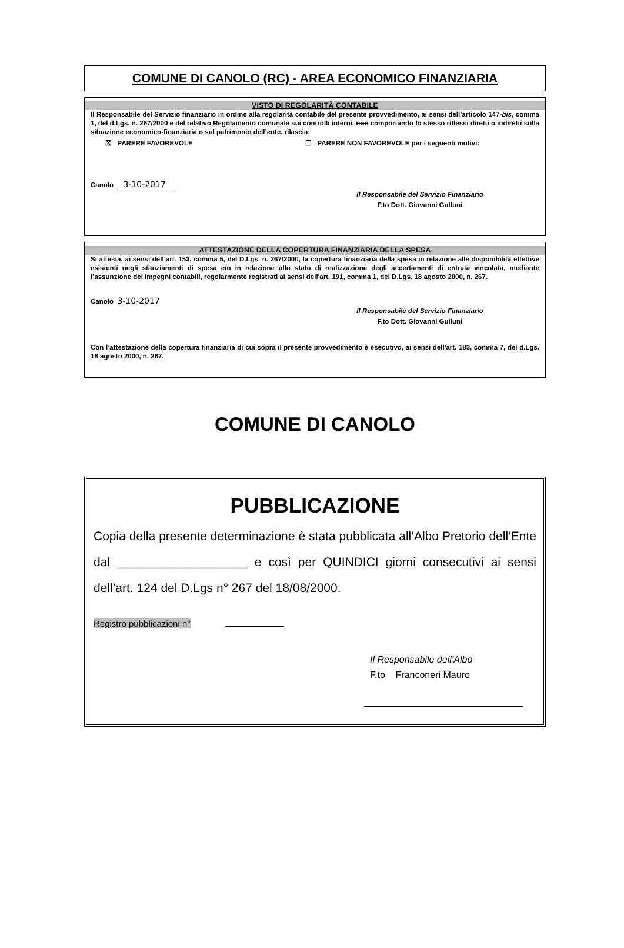COMUNE DI CANOLO (RC) - AREA ECONOMICO FINANZIARIA
VISTO DI REGOLARITÀ CONTABILE
Il Responsabile del Servizio finanziario in ordine alla regolarità contabile del presente provvedimento, ai sensi dell’articolo 147-bis, comma 1, del d.Lgs. n. 267/2000 e del relativo Regolamento comunale sui controlli interni, non comportando lo stesso riflessi diretti o indiretti sulla situazione economico-finanziaria o sul patrimonio dell’ente, rilascia:
☒ PARERE FAVOREVOLE ☐ PARERE NON FAVOREVOLE per i seguenti motivi:
Canolo 3-10-2017
Il Responsabile del Servizio Finanziario
F.to Dott. Giovanni Gulluni
ATTESTAZIONE DELLA COPERTURA FINANZIARIA DELLA SPESA
Si attesta, ai sensi dell’art. 153, comma 5, del D.Lgs. n. 267/2000, la copertura finanziaria della spesa in relazione alle disponibilità effettive esistenti negli stanziamenti di spesa e/o in relazione allo stato di realizzazione degli accertamenti di entrata vincolata, mediante l’assunzione dei impegni contabili, regolarmente registrati ai sensi dell'art. 191, comma 1, del D.Lgs. 18 agosto 2000, n. 267.
Canolo 3-10-2017
Il Responsabile del Servizio Finanziario
F.to Dott. Giovanni Gulluni
Con l’attestazione della copertura finanziaria di cui sopra il presente provvedimento è esecutivo, ai sensi dell'art. 183, comma 7, del d.Lgs. 18 agosto 2000, n. 267.
COMUNE DI CANOLO
PUBBLICAZIONE
Copia della presente determinazione è stata pubblicata all’Albo Pretorio dell’Ente dal ___________________ e così per QUINDICI giorni consecutivi ai sensi dell’art. 124 del D.Lgs n° 267 del 18/08/2000.
Registro pubblicazioni n°
Il Responsabile dell’Albo
F.to Franconeri Mauro